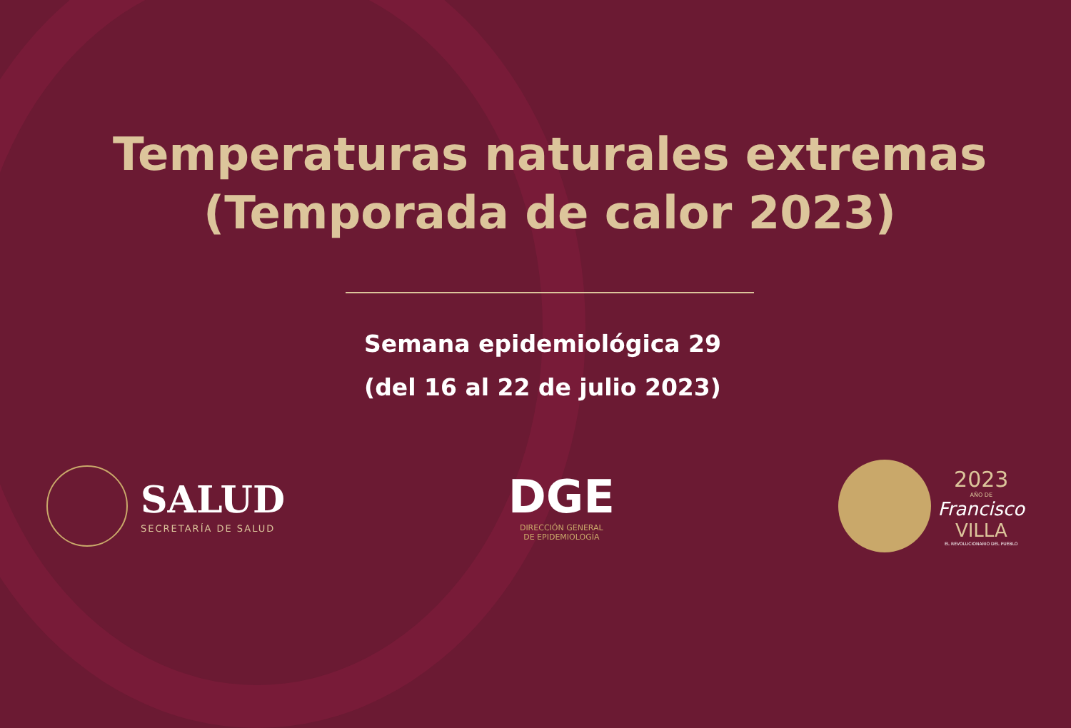Temperaturas naturales extremas
(Temporada de calor 2023)
Semana epidemiológica 29
(del 16 al 22 de julio 2023)
SALUD
SECRETARÍA DE SALUD
DGE
DIRECCIÓN GENERAL
DE EPIDEMIOLOGÍA
2023
AÑO DE
Francisco
VILLA
EL REVOLUCIONARIO DEL PUEBLO